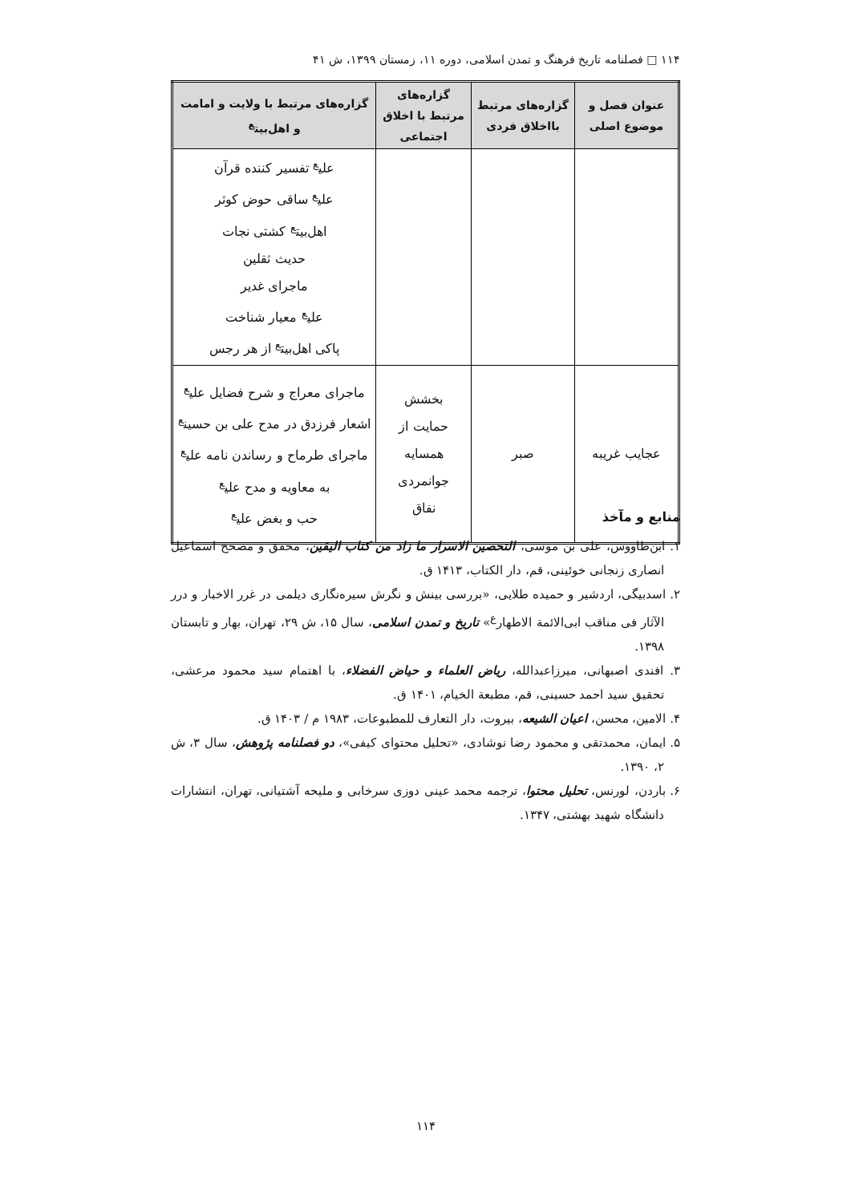۱۱۴ □ فصلنامه تاریخ فرهنگ و تمدن اسلامی، دوره ۱۱، زمستان ۱۳۹۹، ش ۴۱
| عنوان فصل و موضوع اصلی | گزاره‌های مرتبط بااخلاق فردی | گزاره‌های مرتبط با اخلاق اجتماعی | گزاره‌های مرتبط با ولایت و امامت و اهل‌بیت<sup>ع</sup> |
| --- | --- | --- | --- |
| | | | علی<sup>ع</sup> تفسیر کننده قرآن علی<sup>ع</sup> ساقی حوض کوثر اهل‌بیت<sup>ع</sup> کشتی نجات حدیث ثقلین ماجرای غدیر علی<sup>ع</sup> معیار شناخت پاکی اهل‌بیت<sup>ع</sup> از هر رجس |
| عجایب غریبه | صبر | بخشش حمایت از همسایه جوانمردی نفاق | ماجرای معراج و شرح فضایل علی<sup>ع</sup> اشعار فرزدق در مدح علی بن حسین<sup>ع</sup> ماجرای طرماح و رساندن نامه علی<sup>ع</sup> به معاویه و مدح علی<sup>ع</sup> حب و بغض علی<sup>ع</sup> |
منابع و مآخذ
۱. ابن‌طاووس، علی بن موسی، التحصین الاسرار ما زاد من کتاب الیقین، محقق و مصحح اسماعیل انصاری زنجانی خوئینی، قم، دار الکتاب، ۱۴۱۳ ق.
۲. اسدبیگی، اردشیر و حمیده طلایی، «بررسی بینش و نگرش سیره‌نگاری دیلمی در غرر الاخبار و درر الآثار فی مناقب ابی‌الائمة الاطهار<sup>ع</sup>» تاریخ و تمدن اسلامی، سال ۱۵، ش ۲۹، تهران، بهار و تابستان ۱۳۹۸.
۳. افندی اصبهانی، میرزاعبدالله، ریاض العلماء و حیاض الفضلاء، با اهتمام سید محمود مرعشی، تحقیق سید احمد حسینی، قم، مطبعة الخیام، ۱۴۰۱ ق.
۴. الامین، محسن، اعیان الشیعه، بیروت، دار التعارف للمطبوعات، ۱۹۸۳ م / ۱۴۰۳ ق.
۵. ایمان، محمدتقی و محمود رضا نوشادی، «تحلیل محتوای کیفی»، دو فصلنامه پژوهش، سال ۳، ش ۲، ۱۳۹۰.
۶. باردن، لورنس، تحلیل محتوا، ترجمه محمد عینی دوزی سرخابی و ملیحه آشتیانی، تهران، انتشارات دانشگاه شهید بهشتی، ۱۳۴۷.
۱۱۴